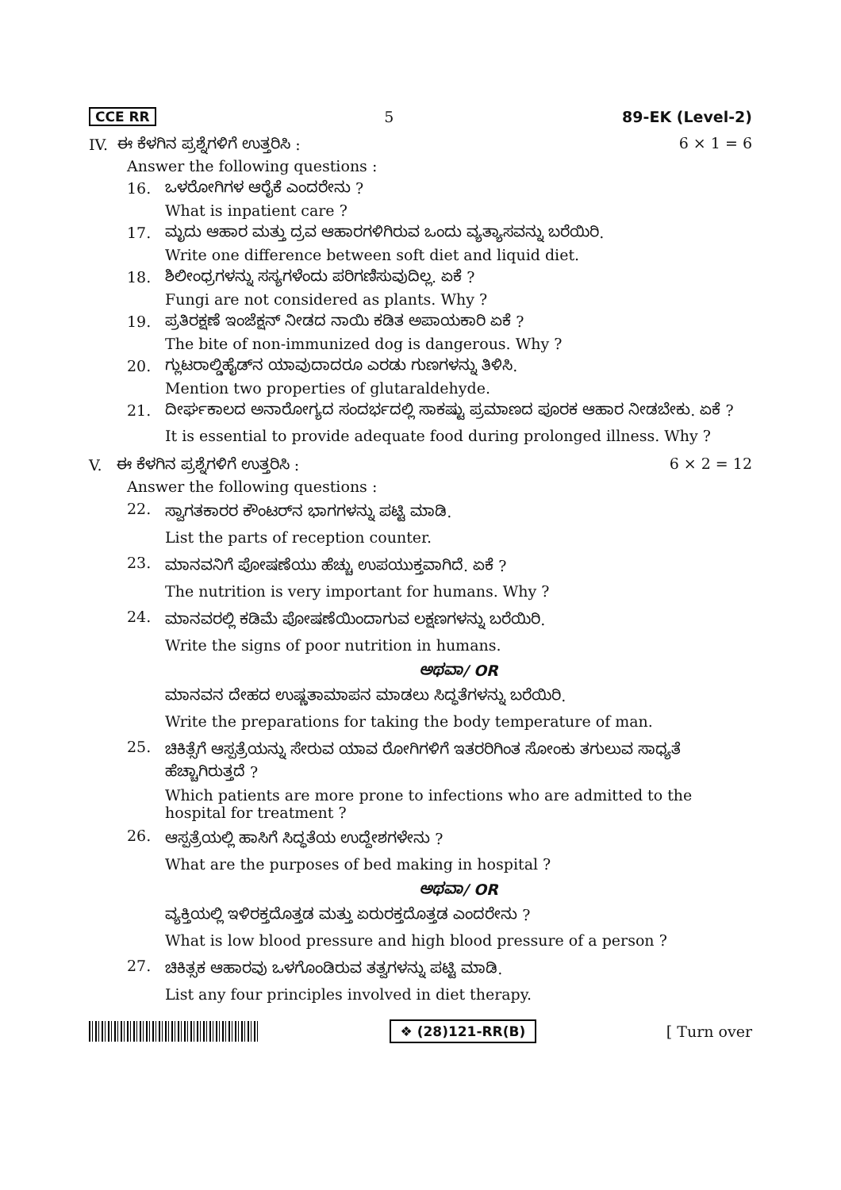CCE RR 5 89-EK (Level-2)
IV. ಈ ಕೆಳಗಿನ ಪ್ರಶ್ನೆಗಳಿಗೆ ಉತ್ತರಿಸಿ : 6 × 1 = 6
Answer the following questions :
16. ಒಳರೋಗಿಗಳ ಆರೈಕೆ ಎಂದರೇನು ?
What is inpatient care ?
17. ಮೃದು ಆಹಾರ ಮತ್ತು ದ್ರವ ಆಹಾರಗಳಿಗಿರುವ ಒಂದು ವ್ಯತ್ಯಾಸವನ್ನು ಬರೆಯಿರಿ.
Write one difference between soft diet and liquid diet.
18. ಶಿಲೀಂಧ್ರಗಳನ್ನು ಸಸ್ಯಗಳೆಂದು ಪರಿಗಣಿಸುವುದಿಲ್ಲ. ಏಕೆ ?
Fungi are not considered as plants. Why ?
19. ಪ್ರತಿರಕ್ಷಣೆ ಇಂಜೆಕ್ಷನ್ ನೀಡದ ನಾಯಿ ಕಡಿತ ಅಪಾಯಕಾರಿ ಏಕೆ ?
The bite of non-immunized dog is dangerous. Why ?
20. ಗ್ಲುಟರಾಲ್ಡಿಹೈಡ್‌ನ ಯಾವುದಾದರೂ ಎರಡು ಗುಣಗಳನ್ನು ತಿಳಿಸಿ.
Mention two properties of glutaraldehyde.
21. ದೀರ್ಘಕಾಲದ ಅನಾರೋಗ್ಯದ ಸಂದರ್ಭದಲ್ಲಿ ಸಾಕಷ್ಟು ಪ್ರಮಾಣದ ಪೂರಕ ಆಹಾರ ನೀಡಬೇಕು. ಏಕೆ ?
It is essential to provide adequate food during prolonged illness. Why ?
V. ಈ ಕೆಳಗಿನ ಪ್ರಶ್ನೆಗಳಿಗೆ ಉತ್ತರಿಸಿ : 6 × 2 = 12
Answer the following questions :
22.
ಸ್ವಾಗತಕಾರರ ಕೌಂಟರ್‌ನ ಭಾಗಗಳನ್ನು ಪಟ್ಟಿ ಮಾಡಿ.
List the parts of reception counter.
23.
ಮಾನವನಿಗೆ ಪೋಷಣೆಯು ಹೆಚ್ಚು ಉಪಯುಕ್ತವಾಗಿದೆ. ಏಕೆ ?
The nutrition is very important for humans. Why ?
24.
ಮಾನವರಲ್ಲಿ ಕಡಿಮೆ ಪೋಷಣೆಯಿಂದಾಗುವ ಲಕ್ಷಣಗಳನ್ನು ಬರೆಯಿರಿ.
Write the signs of poor nutrition in humans.
ಅಥವಾ/ OR
ಮಾನವನ ದೇಹದ ಉಷ್ಣತಾಮಾಪನ ಮಾಡಲು ಸಿದ್ಧತೆಗಳನ್ನು ಬರೆಯಿರಿ.
Write the preparations for taking the body temperature of man.
25.
ಚಿಕಿತ್ಸೆಗೆ ಆಸ್ಪತ್ರೆಯನ್ನು ಸೇರುವ ಯಾವ ರೋಗಿಗಳಿಗೆ ಇತರರಿಗಿಂತ ಸೋಂಕು ತಗುಲುವ ಸಾಧ್ಯತೆ ಹೆಚ್ಚಾಗಿರುತ್ತದೆ ?
Which patients are more prone to infections who are admitted to the hospital for treatment ?
26.
ಆಸ್ಪತ್ರೆಯಲ್ಲಿ ಹಾಸಿಗೆ ಸಿದ್ಧತೆಯ ಉದ್ದೇಶಗಳೇನು ?
What are the purposes of bed making in hospital ?
ಅಥವಾ/ OR
ವ್ಯಕ್ತಿಯಲ್ಲಿ ಇಳಿರಕ್ತದೊತ್ತಡ ಮತ್ತು ಏರುರಕ್ತದೊತ್ತಡ ಎಂದರೇನು ?
What is low blood pressure and high blood pressure of a person ?
27.
ಚಿಕಿತ್ಸಕ ಆಹಾರವು ಒಳಗೊಂಡಿರುವ ತತ್ವಗಳನ್ನು ಪಟ್ಟಿ ಮಾಡಿ.
List any four principles involved in diet therapy.
❖ (28)121-RR(B) [ Turn over